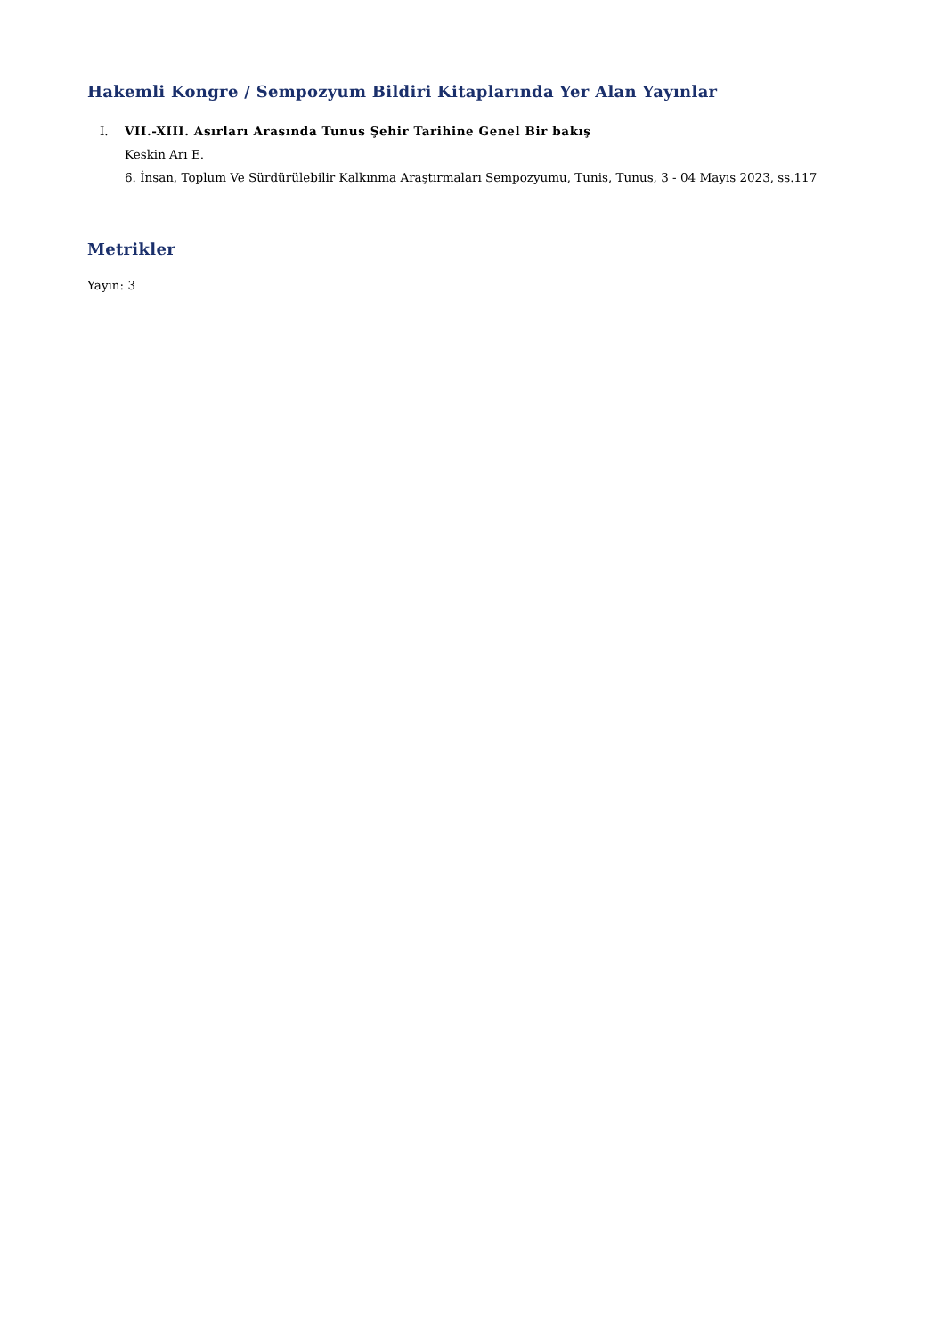Hakemli Kongre / Sempozyum Bildiri Kitaplarında Yer Alan Yayınlar
I. VII.-XIII. Asırları Arasında Tunus Şehir Tarihine Genel Bir bakış
Keskin Arı E.
6. İnsan, Toplum Ve Sürdürülebilir Kalkınma Araştırmaları Sempozyumu, Tunis, Tunus, 3 - 04 Mayıs 2023, ss.117
Metrikler
Yayın: 3